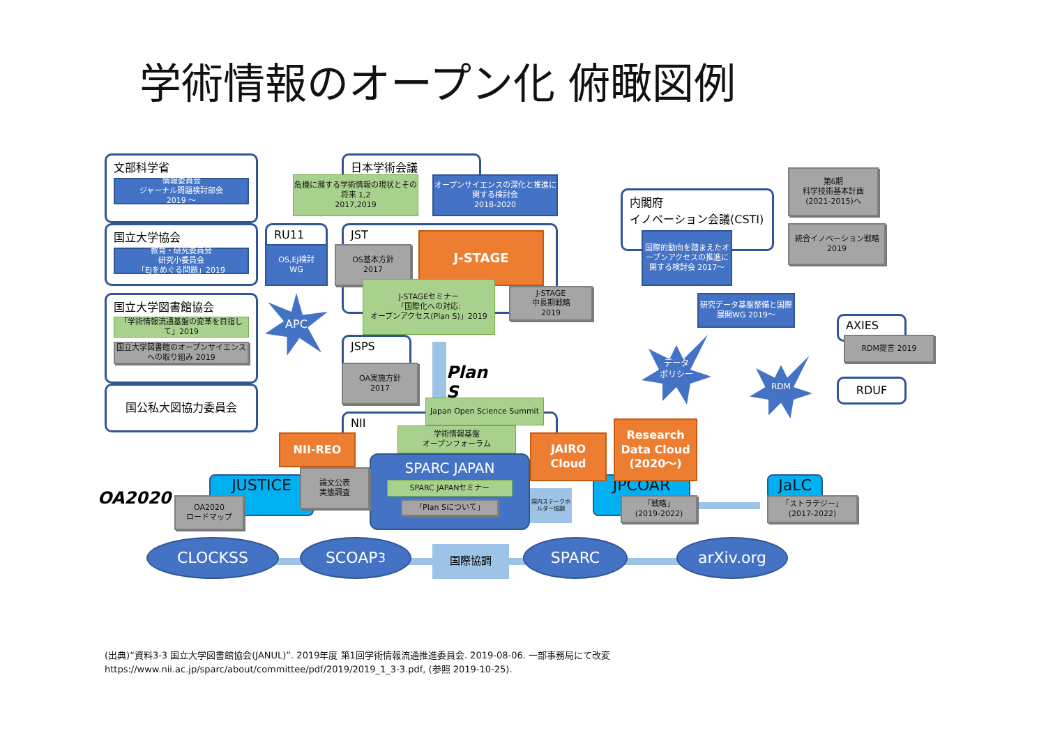学術情報のオープン化 俯瞰図例
文部科学省
情報委員会
ジャーナル問題検討部会
2019 ～
国立大学協会
教育・研究委員会
研究小委員会
「EJをめぐる問題」2019
国立大学図書館協会
「学術情報流通基盤の変革を目指して」2019
国立大学図書館のオープンサイエンスへの取り組み 2019
国公私大図協力委員会
APC
日本学術会議
危機に瀕する学術情報の現状とその将来 1,2
2017,2019
オープンサイエンスの深化と推進に関する検討会
2018-2020
RU11
OS,EJ検討
WG
JST
OS基本方針
2017
J-STAGE
J-STAGEセミナー
「国際化への対応:
オープンアクセス(Plan S)」2019
J-STAGE
中長期戦略
2019
JSPS
OA実施方針
2017
Plan S
Japan Open Science Summit
NII
学術情報基盤
オープンフォーラム
NII-REO
SPARC JAPAN
SPARC JAPANセミナー
「Plan Sについて」
OA2020
OA2020
ロードマップ
JUSTICE
論文公表
実態調査
JAIRO
Cloud
Research
Data Cloud
(2020～)
国内ステークホルダー協調
JPCOAR
「戦略」
(2019-2022)
JaLC
「ストラテジー」
(2017-2022)
内閣府
イノベーション会議(CSTI)
国際的動向を踏まえたオープンアクセスの推進に関する検討会 2017～
研究データ基盤整備と国際展開WG 2019～
第6期
科学技術基本計画
(2021-2015)へ
統合イノベーション戦略2019
データ
ポリシー
RDM
AXIES
RDM提言 2019
RDUF
CLOCKSS
SCOAP<sup>3</sup>
国際協調
SPARC
arXiv.org
(出典)“資料3-3 国立大学図書館協会(JANUL)”. 2019年度 第1回学術情報流通推進委員会. 2019-08-06. 一部事務局にて改変
https://www.nii.ac.jp/sparc/about/committee/pdf/2019/2019_1_3-3.pdf, (参照 2019-10-25).